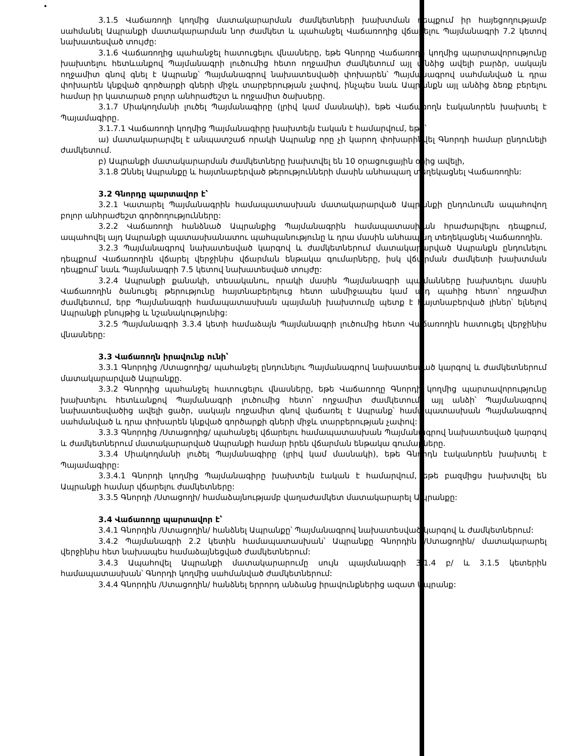3.1.5 Վաճառողի կողմից մատակարարման ժամկետների խախտման դեպքում իր հայեցողությամբ սահմանել Ապրանքի մատակարարման նոր ժամկետ և պահանջել Վաճառողից վճարելու Պայմանագրի 7.2 կետով նախատեսված տույժը:
3.1.6 Վաճառողից պահանջել հատուցելու վնասները, եթե Գնորդը Վաճառողի կողմից պարտավորությունը խախտելու հետևանքով Պայմանագրի լուծումից հետո ողջամիտ ժամկետում այլ անձից ավելի բարձր, սակայն ողջամիտ գնով գնել է Ապրանք՝ Պայմանագրով նախատեսվածի փոխարեն՝ Պայմանագրով սահմանված և դրա փոխարեն կնքված գործարքի գների միջև տարբերության չափով, ինչպես նաև Ապրանքն այլ անձից ձեռք բերելու համար իր կատարած բոլոր անհրաժեշտ և ողջամիտ ծախսերը.
3.1.7 Միակողմանի լուծել Պայմանագիրը (լրիվ կամ մասնակի), եթե Վաճառողն էականորեն խախտել է Պայամագիրը.
3.1.7.1 Վաճառողի կողմից Պայմանագիրը խախտելն էական է համարվում, եթե՝
ա) մատակարարվել է անպատշաճ որակի Ապրանք որը չի կարող փոխարինվել Գնորդի համար ընդունելի ժամկետում.
բ) Ապրանքի մատակարարման ժամկետները խախտվել են 10 օրացուցային օրից ավելի,
3.1.8 Զննել Ապրանքը և հայտնաբերված թերությունների մասին անհապաղ տեղեկացնել Վաճառողին:
3.2 Գնորդը պարտավոր է՝
3.2.1 Կատարել Պայմանագրին համապատասխան մատակարարված Ապրանքի ընդունումն ապահովող բոլոր անհրաժեշտ գործողությունները:
3.2.2 Վաճառողի հանձնած Ապրանքից Պայմանագրին համապատասխան հրաժարվելու դեպքում, ապահովել այդ Ապրանքի պատասխանատու պահպանությունը և դրա մասին անհապաղ տեղեկացնել Վաճառողին.
3.2.3 Պայմանագրով նախատեսված կարգով և ժամկետներում մատակարարված Ապրանքն ընդունելու դեպքում Վաճառողին վճարել վերջինիս վճարման ենթակա գումարները, իսկ վճարման ժամկետի խախտման դեպքում՝ նաև Պայմանագրի 7.5 կետով նախատեսված տույժը:
3.2.4 Ապրանքի քանակի, տեսականու, որակի մասին Պայմանագրի պայմանները խախտելու մասին Վաճառողին ծանուցել թերությունը հայտնաբերելուց հետո անմիջապես կամ այդ պահից հետո՝ ողջամիտ ժամկետում, երբ Պայմանագրի համապատասխան պայմանի խախտումը պետք է հայտնաբերված լիներ՝ ելնելով Ապրանքի բնույթից և նշանակությունից:
3.2.5 Պայմանագրի 3.3.4 կետի համաձայն Պայմանագրի լուծումից հետո Վաճառողին հատուցել վերջինիս վնասները:
3.3 Վաճառողն իրավունք ունի՝
3.3.1 Գնորդից /Ստացողից/ պահանջել ընդունելու Պայմանագրով նախատեսված կարգով և ժամկետներում մատակարարված Ապրանքը.
3.3.2 Գնորդից պահանջել հատուցելու վնասները, եթե Վաճառողը Գնորդի կողմից պարտավորությունը խախտելու հետևանքով Պայմանագրի լուծումից հետո՝ ողջամիտ ժամկետում, այլ անձի՝ Պայմանագրով նախատեսվածից ավելի ցածր, սակայն ողջամիտ գնով վաճառել է Ապրանք՝ համապատասխան Պայմանագրով սահմանված և դրա փոխարեն կնքված գործարքի գների միջև տարբերության չափով:
3.3.3 Գնորդից /Ստացողից/ պահանջել վճարելու համապատասխան Պայմանագրով նախատեսված կարգով և ժամկետներում մատակարարված Ապրանքի համար իրեն վճարման ենթակա գումարները.
3.3.4 Միակողմանի լուծել Պայմանագիրը (լրիվ կամ մասնակի), եթե Գնորդն էականորեն խախտել է Պայամագիրը:
3.3.4.1 Գնորդի կողմից Պայմանագիրը խախտելն էական է համարվում, եթե բազմիցս խախտվել են Ապրանքի համար վճարելու ժամկետները:
3.3.5 Գնորդի /Ստացողի/ համաձայնությամբ վաղաժամկետ մատակարարել Ապրանքը:
3.4 Վաճառողը պարտավոր է՝
3.4.1 Գնորդին /Ստացողին/ հանձնել Ապրանքը՝ Պայմանագրով նախատեսված կարգով և ժամկետներում:
3.4.2 Պայմանագրի 2.2 կետին համապատասխան՝ Ապրանքը Գնորդին /Ստացողին/ մատակարարել վերջինիս հետ նախապես համաձայնեցված ժամկետներում:
3.4.3 Ապահովել Ապրանքի մատակարարումը սույն պայմանագրի 3.1.4 բ/ և 3.1.5 կետերին համապատասխան՝ Գնորդի կողմից սահմանված ժամկետներում:
3.4.4 Գնորդին /Ստացողին/ հանձնել երրորդ անձանց իրավունքներից ազատ Ապրանք: